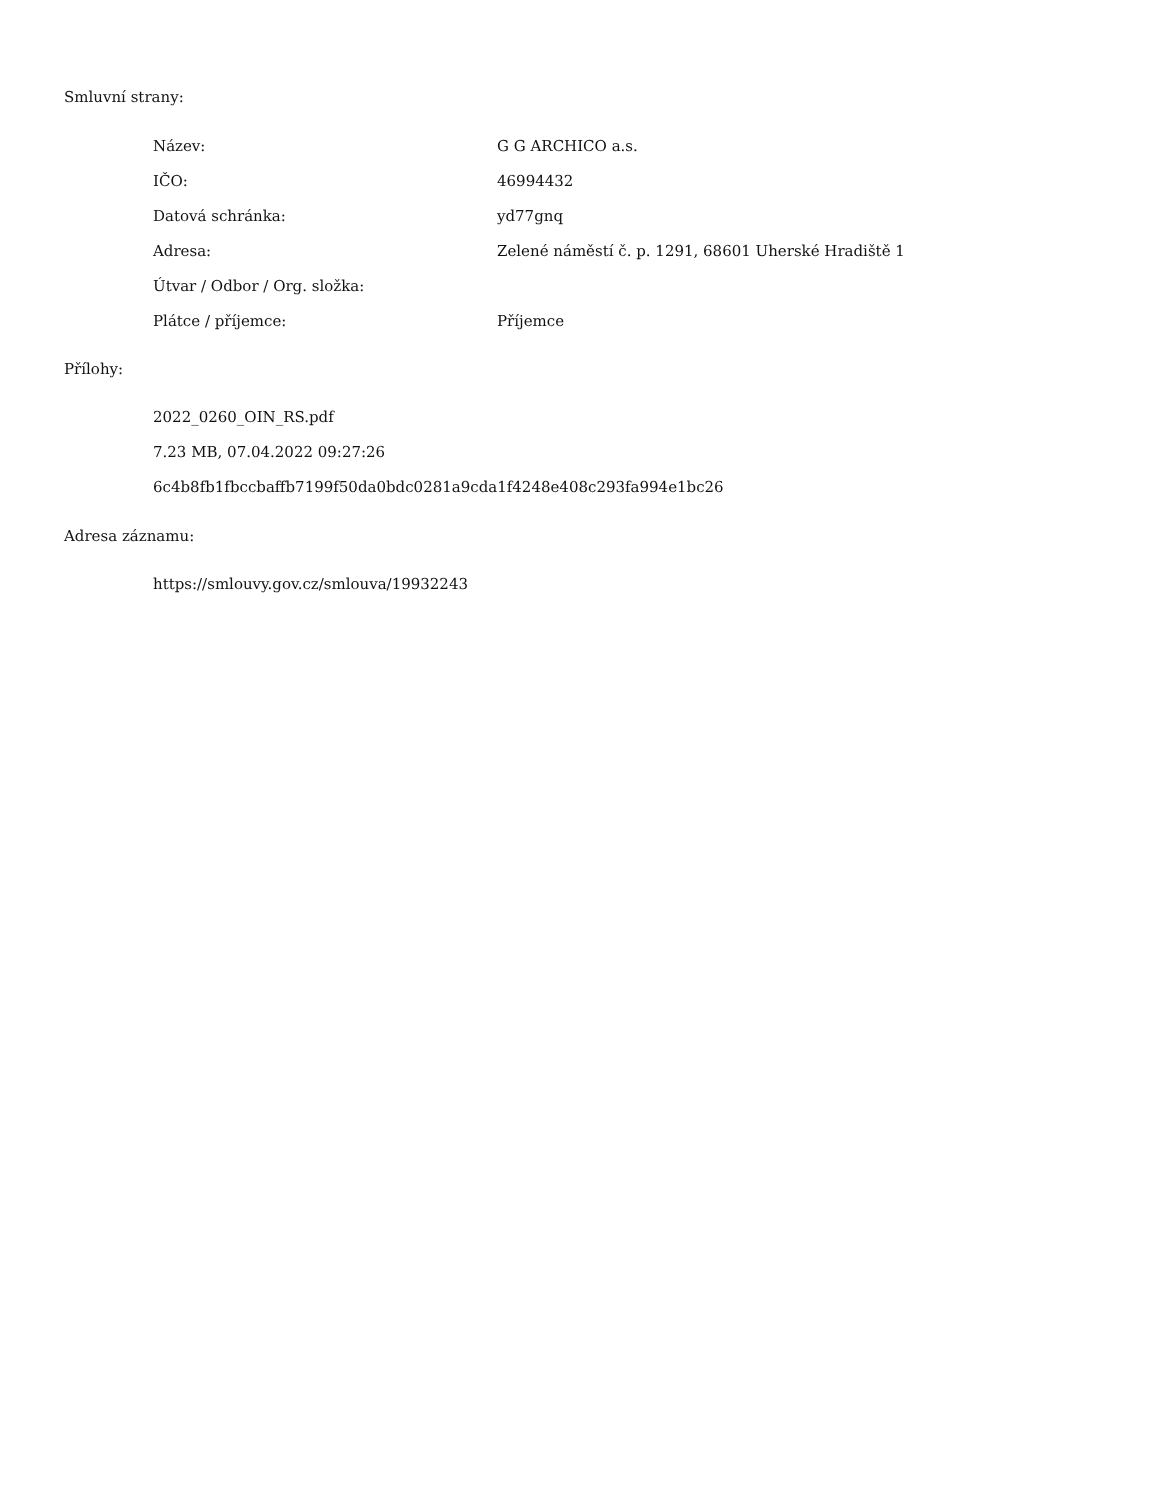Smluvní strany:
| Název: | G G ARCHICO a.s. |
| IČO: | 46994432 |
| Datová schránka: | yd77gnq |
| Adresa: | Zelené náměstí č. p. 1291, 68601 Uherské Hradiště 1 |
| Útvar / Odbor / Org. složka: | |
| Plátce / příjemce: | Příjemce |
Přílohy:
2022_0260_OIN_RS.pdf
7.23 MB, 07.04.2022 09:27:26
6c4b8fb1fbccbaffb7199f50da0bdc0281a9cda1f4248e408c293fa994e1bc26
Adresa záznamu:
https://smlouvy.gov.cz/smlouva/19932243